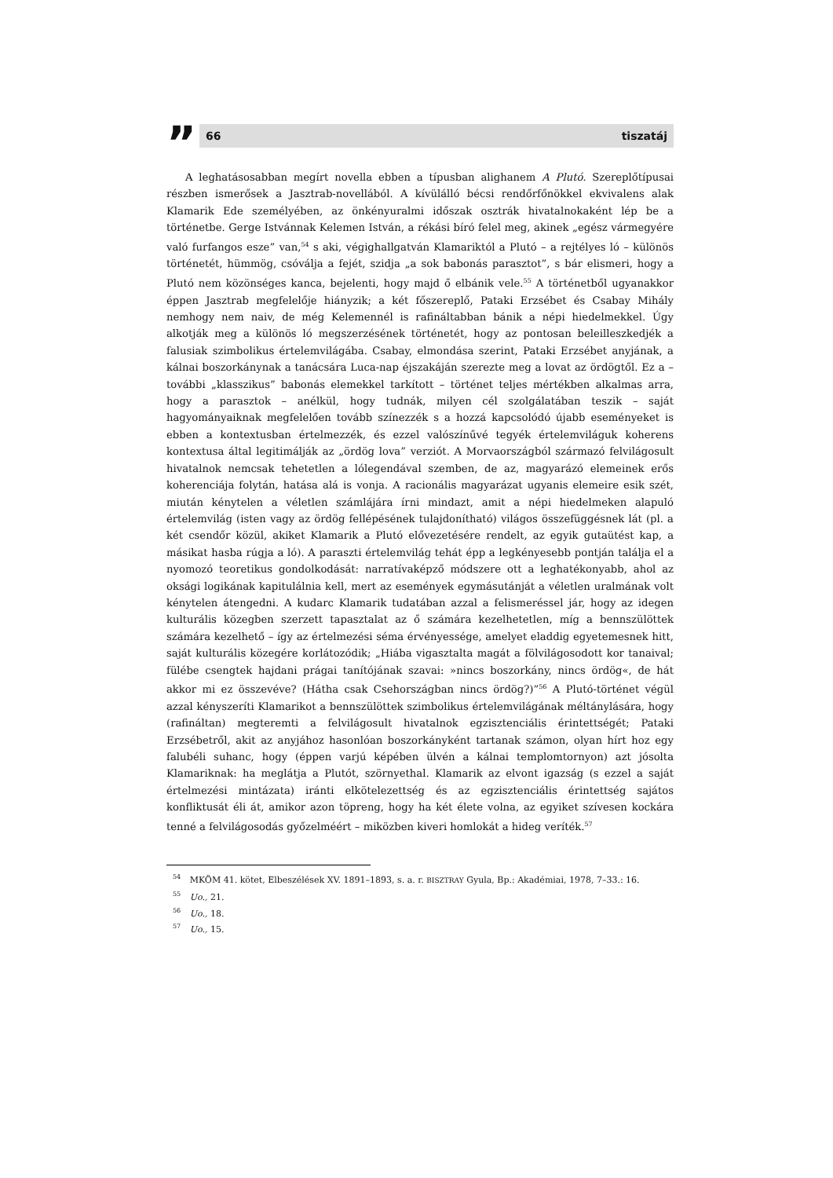”
66 tiszatáj
A leghatásosabban megírt novella ebben a típusban alighanem A Plutó. Szereplőtípusai részben ismerősek a Jasztrab-novellából. A kívülálló bécsi rendőrfőnökkel ekvivalens alak Klamarik Ede személyében, az önkényuralmi időszak osztrák hivatalnokaként lép be a történetbe. Gerge Istvánnak Kelemen István, a rékási bíró felel meg, akinek „egész vármegyére való furfangos esze” van,<sup>54</sup> s aki, végighallgatván Klamariktól a Plutó – a rejtélyes ló – különös történetét, hümmög, csóválja a fejét, szidja „a sok babonás parasztot”, s bár elismeri, hogy a Plutó nem közönséges kanca, bejelenti, hogy majd ő elbánik vele.<sup>55</sup> A történetből ugyanakkor éppen Jasztrab megfelelője hiányzik; a két főszereplő, Pataki Erzsébet és Csabay Mihály nemhogy nem naiv, de még Kelemennél is rafináltabban bánik a népi hiedelmekkel. Úgy alkotják meg a különös ló megszerzésének történetét, hogy az pontosan beleilleszkedjék a falusiak szimbolikus értelemvilágába. Csabay, elmondása szerint, Pataki Erzsébet anyjának, a kálnai boszorkánynak a tanácsára Luca-nap éjszakáján szerezte meg a lovat az ördögtől. Ez a – további „klasszikus” babonás elemekkel tarkított – történet teljes mértékben alkalmas arra, hogy a parasztok – anélkül, hogy tudnák, milyen cél szolgálatában teszik – saját hagyományaiknak megfelelően tovább színezzék s a hozzá kapcsolódó újabb eseményeket is ebben a kontextusban értelmezzék, és ezzel valószínűvé tegyék értelemviláguk koherens kontextusa által legitimálják az „ördög lova” verziót. A Morvaországból származó felvilágosult hivatalnok nemcsak tehetetlen a lólegendával szemben, de az, magyarázó elemeinek erős koherenciája folytán, hatása alá is vonja. A racionális magyarázat ugyanis elemeire esik szét, miután kénytelen a véletlen számlájára írni mindazt, amit a népi hiedelmeken alapuló értelemvilág (isten vagy az ördög fellépésének tulajdonítható) világos összefüggésnek lát (pl. a két csendőr közül, akiket Klamarik a Plutó elővezetésére rendelt, az egyik gutaütést kap, a másikat hasba rúgja a ló). A paraszti értelemvilág tehát épp a legkényesebb pontján találja el a nyomozó teoretikus gondolkodását: narratívaképző módszere ott a leghatékonyabb, ahol az oksági logikának kapitulálnia kell, mert az események egymásutánját a véletlen uralmának volt kénytelen átengedni. A kudarc Klamarik tudatában azzal a felismeréssel jár, hogy az idegen kulturális közegben szerzett tapasztalat az ő számára kezelhetetlen, míg a bennszülöttek számára kezelhető – így az értelmezési séma érvényessége, amelyet eladdig egyetemesnek hitt, saját kulturális közegére korlátozódik; „Hiába vigasztalta magát a fölvilágosodott kor tanaival; fülébe csengtek hajdani prágai tanítójának szavai: »nincs boszorkány, nincs ördög«, de hát akkor mi ez összevéve? (Hátha csak Csehországban nincs ördög?)”<sup>56</sup> A Plutó-történet végül azzal kényszeríti Klamarikot a bennszülöttek szimbolikus értelemvilágának méltánylására, hogy (rafináltan) megteremti a felvilágosult hivatalnok egzisztenciális érintettségét; Pataki Erzsébetről, akit az anyjához hasonlóan boszorkányként tartanak számon, olyan hírt hoz egy falubéli suhanc, hogy (éppen varjú képében ülvén a kálnai templomtornyon) azt jósolta Klamariknak: ha meglátja a Plutót, szörnyethal. Klamarik az elvont igazság (s ezzel a saját értelmezési mintázata) iránti elkötelezettség és az egzisztenciális érintettség sajátos konfliktusát éli át, amikor azon töpreng, hogy ha két élete volna, az egyiket szívesen kockára tenné a felvilágosodás győzelméért – miközben kiveri homlokát a hideg veríték.<sup>57</sup>
<sup>54</sup> MKÖM 41. kötet, Elbeszélések XV. 1891–1893, s. a. r. BISZTRAY Gyula, Bp.: Akadémiai, 1978, 7–33.: 16.
<sup>55</sup> Uo., 21.
<sup>56</sup> Uo., 18.
<sup>57</sup> Uo., 15.